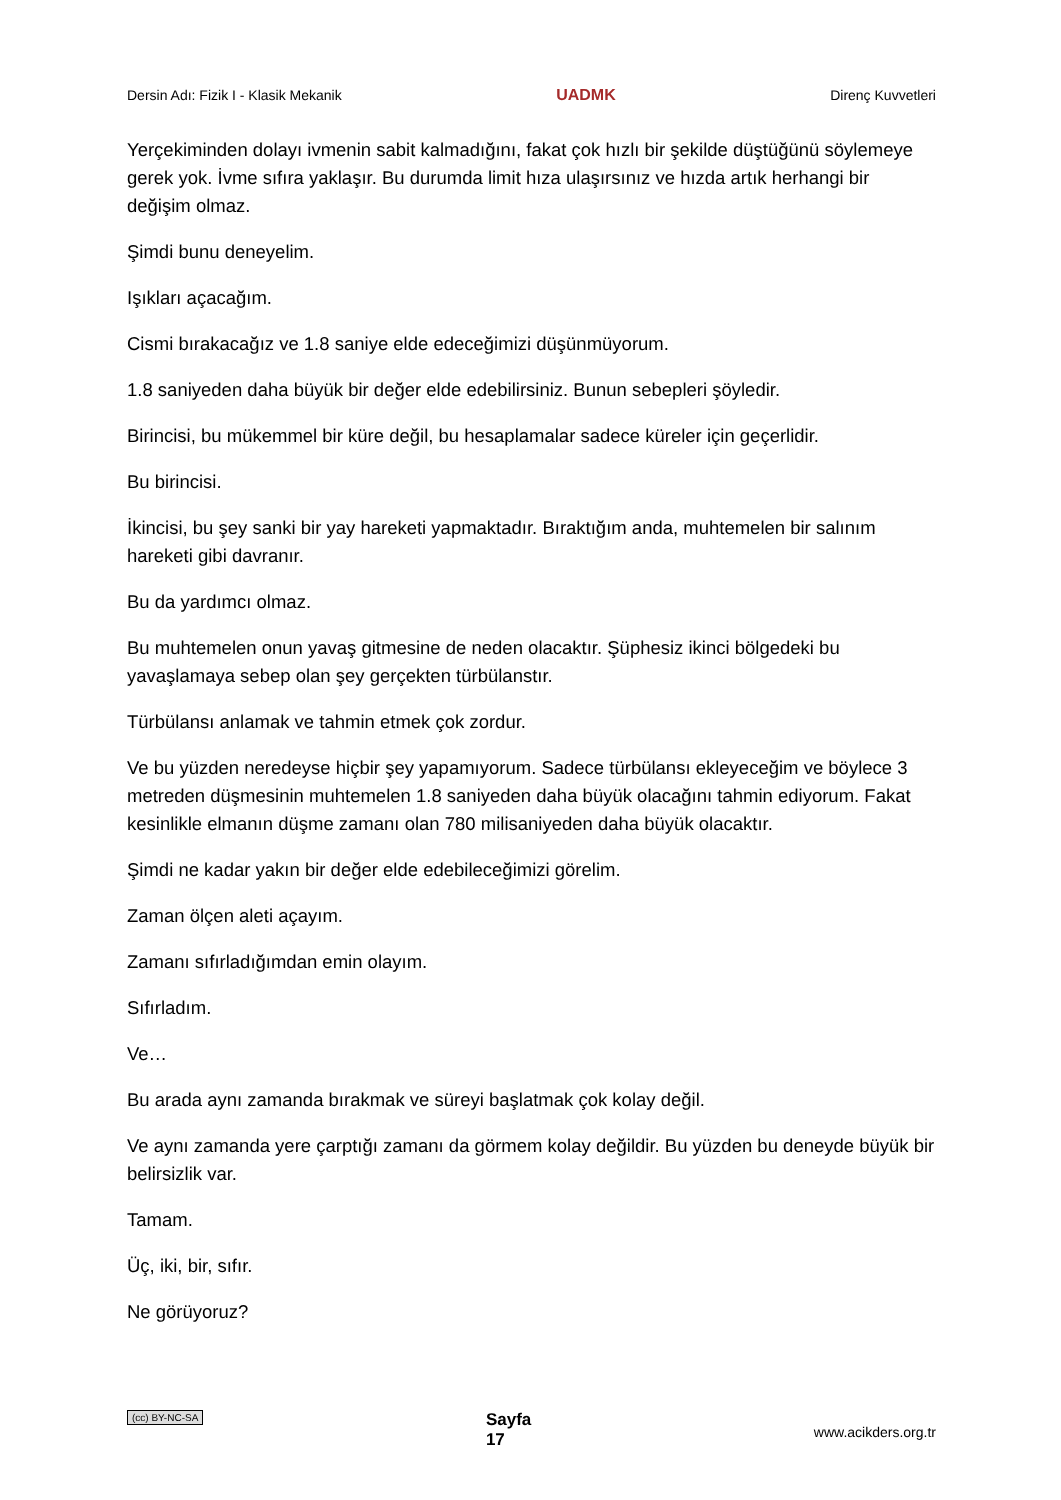Dersin Adı: Fizik I - Klasik Mekanik UADMK Direnç Kuvvetleri
Yerçekiminden dolayı ivmenin sabit kalmadığını, fakat çok hızlı bir şekilde düştüğünü söylemeye gerek yok. İvme sıfıra yaklaşır. Bu durumda limit hıza ulaşırsınız ve hızda artık herhangi bir değişim olmaz.
Şimdi bunu deneyelim.
Işıkları açacağım.
Cismi bırakacağız ve 1.8 saniye elde edeceğimizi düşünmüyorum.
1.8 saniyeden daha büyük bir değer elde edebilirsiniz. Bunun sebepleri şöyledir.
Birincisi, bu mükemmel bir küre değil, bu hesaplamalar sadece küreler için geçerlidir.
Bu birincisi.
İkincisi, bu şey sanki bir yay hareketi yapmaktadır. Bıraktığım anda, muhtemelen bir salınım hareketi gibi davranır.
Bu da yardımcı olmaz.
Bu muhtemelen onun yavaş gitmesine de neden olacaktır. Şüphesiz ikinci bölgedeki bu yavaşlamaya sebep olan şey gerçekten türbülanstır.
Türbülansı anlamak ve tahmin etmek çok zordur.
Ve bu yüzden neredeyse hiçbir şey yapamıyorum. Sadece türbülansı ekleyeceğim ve böylece 3 metreden düşmesinin muhtemelen 1.8 saniyeden daha büyük olacağını tahmin ediyorum. Fakat kesinlikle elmanın düşme zamanı olan 780 milisaniyeden daha büyük olacaktır.
Şimdi ne kadar yakın bir değer elde edebileceğimizi görelim.
Zaman ölçen aleti açayım.
Zamanı sıfırladığımdan emin olayım.
Sıfırladım.
Ve…
Bu arada aynı zamanda bırakmak ve süreyi başlatmak çok kolay değil.
Ve aynı zamanda yere çarptığı zamanı da görmem kolay değildir. Bu yüzden bu deneyde büyük bir belirsizlik var.
Tamam.
Üç, iki, bir, sıfır.
Ne görüyoruz?
(cc) BY-NC-SA Sayfa
17 www.acikders.org.tr